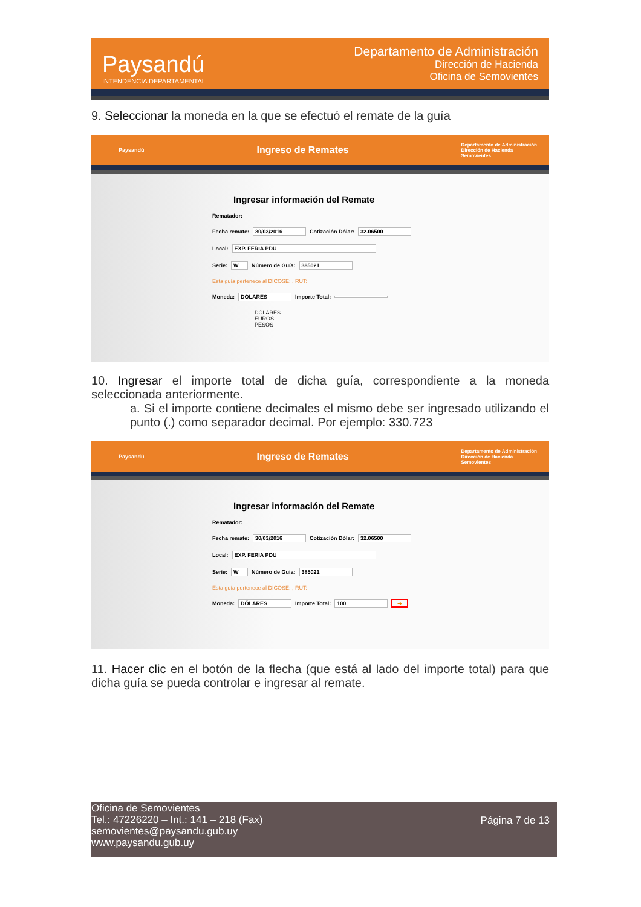Paysandú
INTENDENCIA DEPARTAMENTAL
Departamento de Administración
Dirección de Hacienda
Oficina de Semovientes
9. Seleccionar la moneda en la que se efectuó el remate de la guía
Paysandú Ingreso de Remates Departamento de Administración
Dirección de Hacienda
Semovientes
Ingresar información del Remate
Rematador:
Fecha remate: 30/03/2016 Cotización Dólar: 32.06500
Local: EXP. FERIA PDU
Serie: W Número de Guía: 385021
Esta guía pertenece al DICOSE: , RUT:
Moneda: DÓLARES Importe Total:
DÓLARES
EUROS
PESOS
10. Ingresar el importe total de dicha guía, correspondiente a la moneda seleccionada anteriormente.
a. Si el importe contiene decimales el mismo debe ser ingresado utilizando el punto (.) como separador decimal. Por ejemplo: 330.723
Paysandú Ingreso de Remates Departamento de Administración
Dirección de Hacienda
Semovientes
Ingresar información del Remate
Rematador:
Fecha remate: 30/03/2016 Cotización Dólar: 32.06500
Local: EXP. FERIA PDU
Serie: W Número de Guía: 385021
Esta guía pertenece al DICOSE: , RUT:
Moneda: DÓLARES Importe Total: 100 ➜
11. Hacer clic en el botón de la flecha (que está al lado del importe total) para que dicha guía se pueda controlar e ingresar al remate.
Oficina de Semovientes
Tel.: 47226220 – Int.: 141 – 218 (Fax)
semovientes@paysandu.gub.uy
www.paysandu.gub.uy
Página 7 de 13